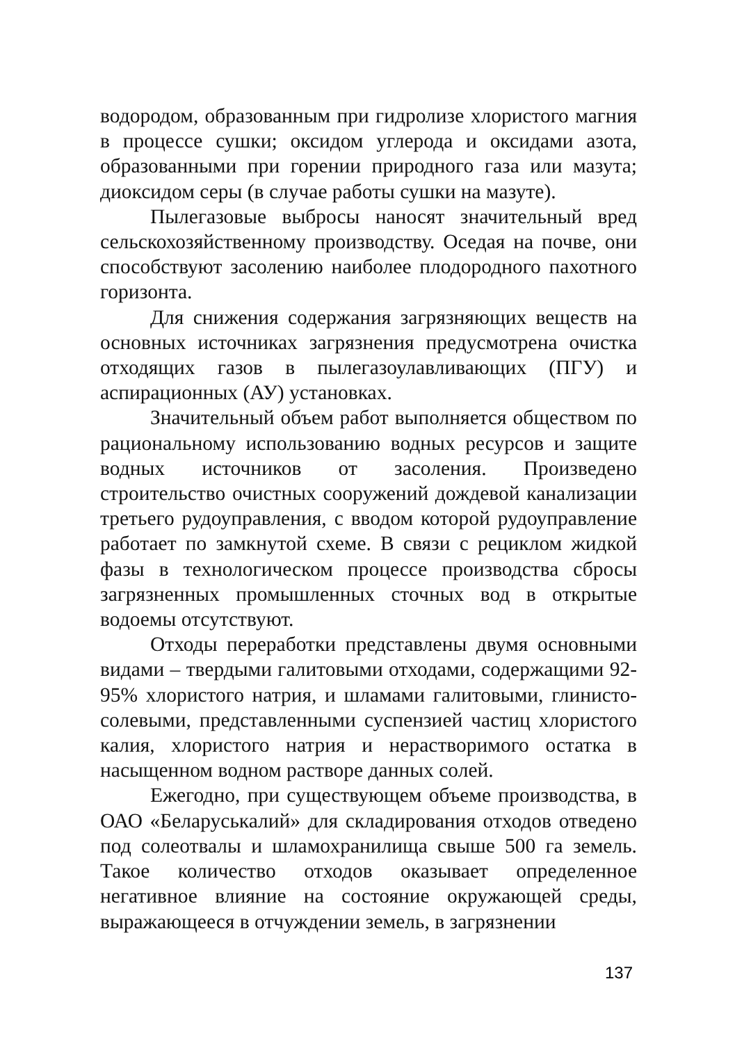водородом, образованным при гидролизе хлористого магния в процессе сушки; оксидом углерода и оксидами азота, образованными при горении природного газа или мазута; диоксидом серы (в случае работы сушки на мазуте).
Пылегазовые выбросы наносят значительный вред сельскохозяйственному производству. Оседая на почве, они способствуют засолению наиболее плодородного пахотного горизонта.
Для снижения содержания загрязняющих веществ на основных источниках загрязнения предусмотрена очистка отходящих газов в пылегазоулавливающих (ПГУ) и аспирационных (АУ) установках.
Значительный объем работ выполняется обществом по рациональному использованию водных ресурсов и защите водных источников от засоления. Произведено строительство очистных сооружений дождевой канализации третьего рудоуправления, с вводом которой рудоуправление работает по замкнутой схеме. В связи с рециклом жидкой фазы в технологическом процессе производства сбросы загрязненных промышленных сточных вод в открытые водоемы отсутствуют.
Отходы переработки представлены двумя основными видами – твердыми галитовыми отходами, содержащими 92-95% хлористого натрия, и шламами галитовыми, глинисто-солевыми, представленными суспензией частиц хлористого калия, хлористого натрия и нерастворимого остатка в насыщенном водном растворе данных солей.
Ежегодно, при существующем объеме производства, в ОАО «Беларуськалий» для складирования отходов отведено под солеотвалы и шламохранилища свыше 500 га земель. Такое количество отходов оказывает определенное негативное влияние на состояние окружающей среды, выражающееся в отчуждении земель, в загрязнении
137